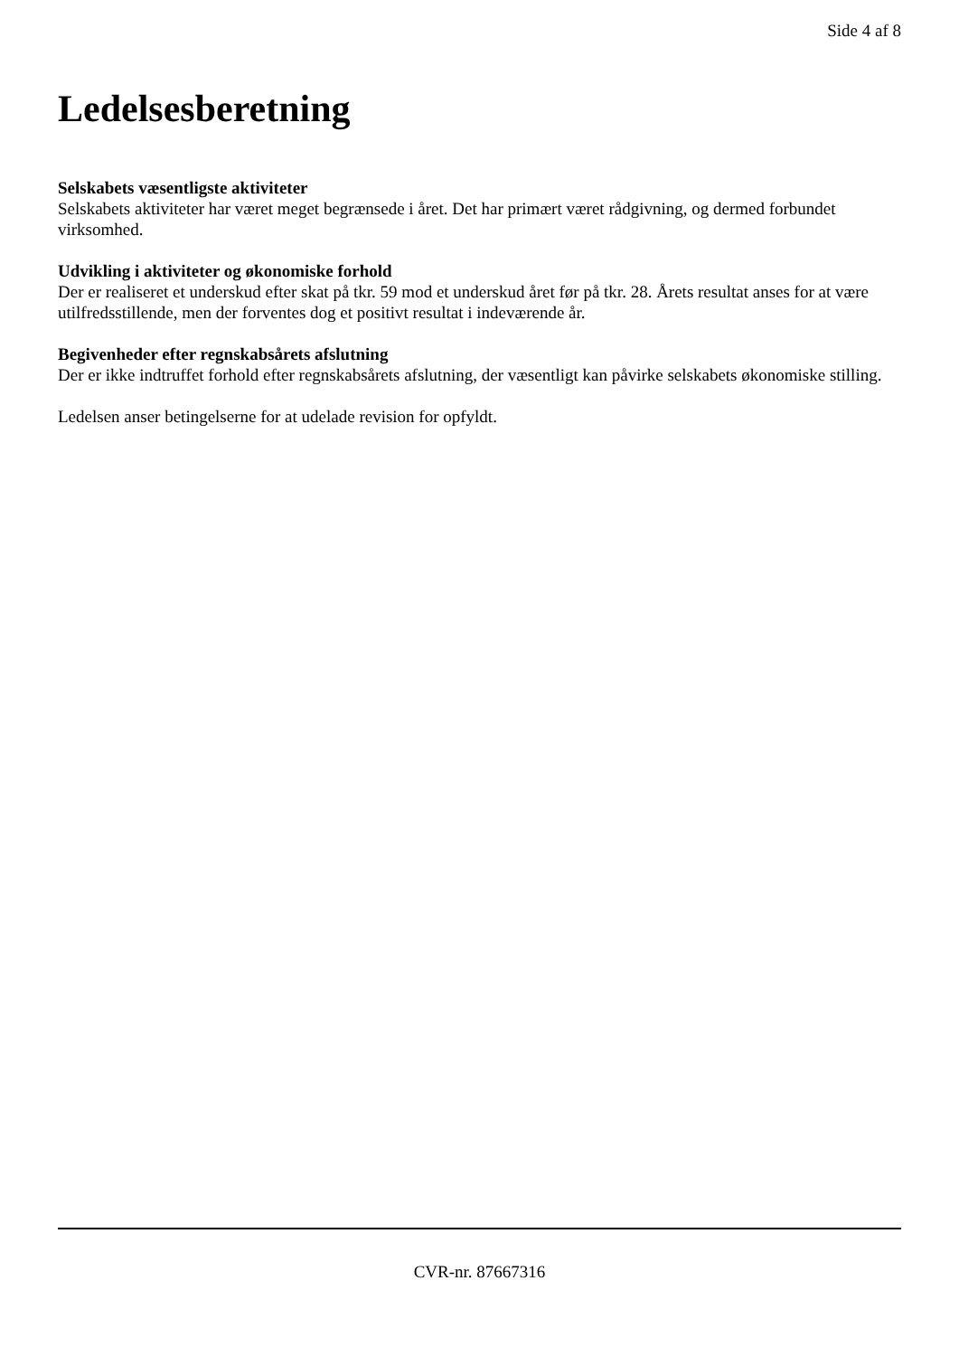Side 4 af 8
Ledelsesberetning
Selskabets væsentligste aktiviteter
Selskabets aktiviteter har været meget begrænsede i året. Det har primært været rådgivning, og dermed forbundet virksomhed.
Udvikling i aktiviteter og økonomiske forhold
Der er realiseret et underskud efter skat på tkr. 59 mod et underskud året før på tkr. 28. Årets resultat anses for at være utilfredsstillende, men der forventes dog et positivt resultat i indeværende år.
Begivenheder efter regnskabsårets afslutning
Der er ikke indtruffet forhold efter regnskabsårets afslutning, der væsentligt kan påvirke selskabets økonomiske stilling.
Ledelsen anser betingelserne for at udelade revision for opfyldt.
CVR-nr. 87667316